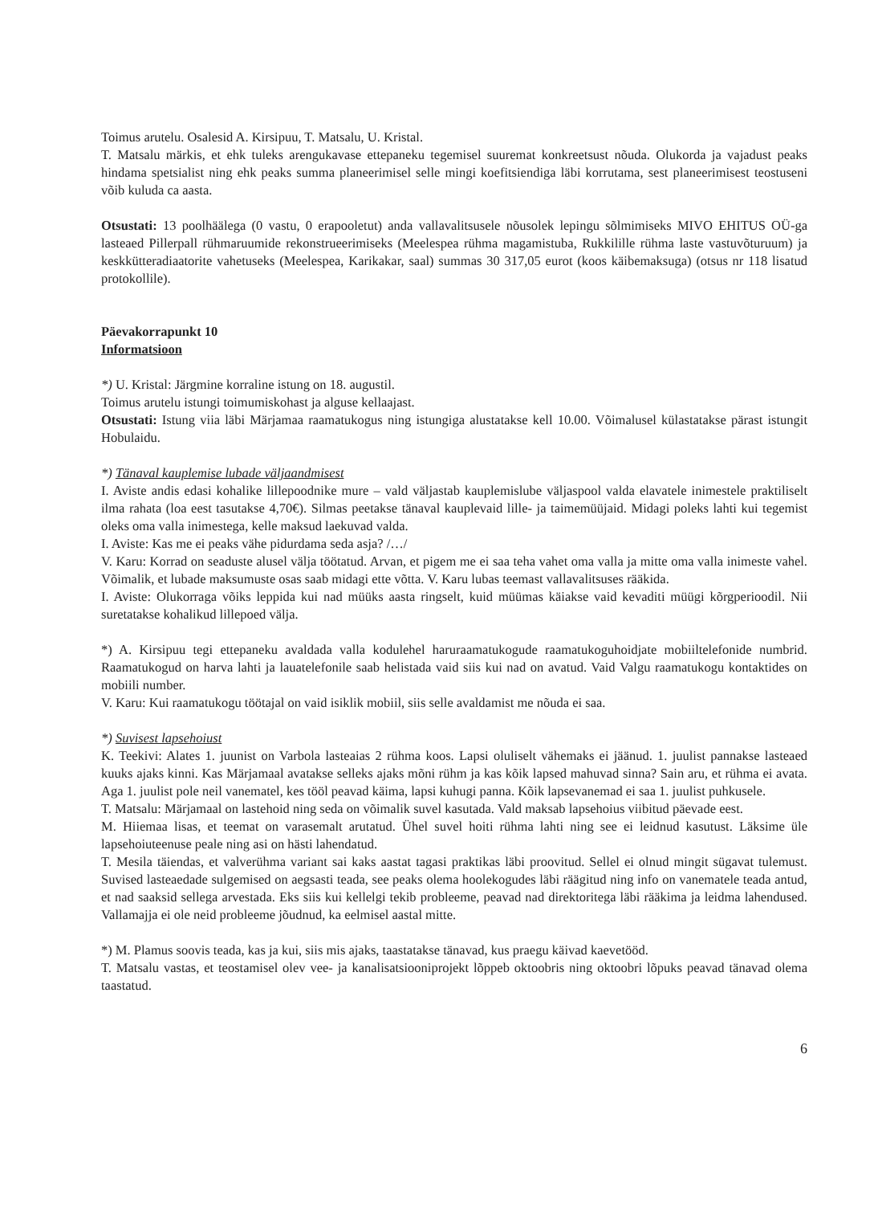Toimus arutelu. Osalesid A. Kirsipuu, T. Matsalu, U. Kristal.
T. Matsalu märkis, et ehk tuleks arengukavase ettepaneku tegemisel suuremat konkreetsust nõuda. Olukorda ja vajadust peaks hindama spetsialist ning ehk peaks summa planeerimisel selle mingi koefitsiendiga läbi korrutama, sest planeerimisest teostuseni võib kuluda ca aasta.
Otsustati: 13 poolhäälega (0 vastu, 0 erapooletut) anda vallavalitsusele nõusolek lepingu sõlmimiseks MIVO EHITUS OÜ-ga lasteaed Pillerpall rühmaruumide rekonstrueerimiseks (Meelespea rühma magamistuba, Rukkilille rühma laste vastuvõturuum) ja keskkütteradiaatorite vahetuseks (Meelespea, Karikakar, saal) summas 30 317,05 eurot (koos käibemaksuga) (otsus nr 118 lisatud protokollile).
Päevakorrapunkt 10
Informatsioon
*) U. Kristal: Järgmine korraline istung on 18. augustil.
Toimus arutelu istungi toimumiskohast ja alguse kellaajast.
Otsustati: Istung viia läbi Märjamaa raamatukogus ning istungiga alustatakse kell 10.00. Võimalusel külastatakse pärast istungit Hobulaidu.
*) Tänaval kauplemise lubade väljaandmisest
I. Aviste andis edasi kohalike lillepoodnike mure – vald väljastab kauplemislube väljaspool valda elavatele inimestele praktiliselt ilma rahata (loa eest tasutakse 4,70€). Silmas peetakse tänaval kauplevaid lille- ja taimemüüjaid. Midagi poleks lahti kui tegemist oleks oma valla inimestega, kelle maksud laekuvad valda.
I. Aviste: Kas me ei peaks vähe pidurdama seda asja? /…/
V. Karu: Korrad on seaduste alusel välja töötatud. Arvan, et pigem me ei saa teha vahet oma valla ja mitte oma valla inimeste vahel. Võimalik, et lubade maksumuste osas saab midagi ette võtta. V. Karu lubas teemast vallavalitsuses rääkida.
I. Aviste: Olukorraga võiks leppida kui nad müüks aasta ringselt, kuid müümas käiakse vaid kevaditi müügi kõrgperioodil. Nii suretatakse kohalikud lillepoed välja.
*) A. Kirsipuu tegi ettepaneku avaldada valla kodulehel haruraamatukogude raamatukoguhoidjate mobiiltelefonide numbrid. Raamatukogud on harva lahti ja lauatelefonile saab helistada vaid siis kui nad on avatud. Vaid Valgu raamatukogu kontaktides on mobiili number.
V. Karu: Kui raamatukogu töötajal on vaid isiklik mobiil, siis selle avaldamist me nõuda ei saa.
*) Suvisest lapsehoiust
K. Teekivi: Alates 1. juunist on Varbola lasteaias 2 rühma koos. Lapsi oluliselt vähemaks ei jäänud. 1. juulist pannakse lasteaed kuuks ajaks kinni. Kas Märjamaal avatakse selleks ajaks mõni rühm ja kas kõik lapsed mahuvad sinna? Sain aru, et rühma ei avata. Aga 1. juulist pole neil vanematel, kes tööl peavad käima, lapsi kuhugi panna. Kõik lapsevanemad ei saa 1. juulist puhkusele.
T. Matsalu: Märjamaal on lastehoid ning seda on võimalik suvel kasutada. Vald maksab lapsehoius viibitud päevade eest.
M. Hiiemaa lisas, et teemat on varasemalt arutatud. Ühel suvel hoiti rühma lahti ning see ei leidnud kasutust. Läksime üle lapsehoiuteenuse peale ning asi on hästi lahendatud.
T. Mesila täiendas, et valverühma variant sai kaks aastat tagasi praktikas läbi proovitud. Sellel ei olnud mingit sügavat tulemust. Suvised lasteaedade sulgemised on aegsasti teada, see peaks olema hoolekogudes läbi räägitud ning info on vanematele teada antud, et nad saaksid sellega arvestada. Eks siis kui kellelgi tekib probleeme, peavad nad direktoritega läbi rääkima ja leidma lahendused. Vallamajja ei ole neid probleeme jõudnud, ka eelmisel aastal mitte.
*) M. Plamus soovis teada, kas ja kui, siis mis ajaks, taastatakse tänavad, kus praegu käivad kaevetööd.
T. Matsalu vastas, et teostamisel olev vee- ja kanalisatsiooniprojekt lõppeb oktoobris ning oktoobri lõpuks peavad tänavad olema taastatud.
6